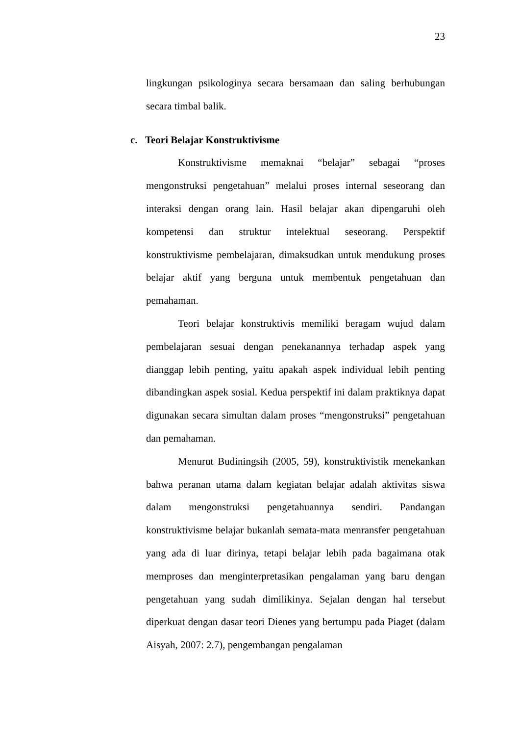23
lingkungan psikologinya secara bersamaan dan saling berhubungan secara timbal balik.
c. Teori Belajar Konstruktivisme
Konstruktivisme memaknai “belajar” sebagai “proses mengonstruksi pengetahuan” melalui proses internal seseorang dan interaksi dengan orang lain. Hasil belajar akan dipengaruhi oleh kompetensi dan struktur intelektual seseorang. Perspektif konstruktivisme pembelajaran, dimaksudkan untuk mendukung proses belajar aktif yang berguna untuk membentuk pengetahuan dan pemahaman.
Teori belajar konstruktivis memiliki beragam wujud dalam pembelajaran sesuai dengan penekanannya terhadap aspek yang dianggap lebih penting, yaitu apakah aspek individual lebih penting dibandingkan aspek sosial. Kedua perspektif ini dalam praktiknya dapat digunakan secara simultan dalam proses “mengonstruksi” pengetahuan dan pemahaman.
Menurut Budiningsih (2005, 59), konstruktivistik menekankan bahwa peranan utama dalam kegiatan belajar adalah aktivitas siswa dalam mengonstruksi pengetahuannya sendiri. Pandangan konstruktivisme belajar bukanlah semata-mata menransfer pengetahuan yang ada di luar dirinya, tetapi belajar lebih pada bagaimana otak memproses dan menginterpretasikan pengalaman yang baru dengan pengetahuan yang sudah dimilikinya. Sejalan dengan hal tersebut diperkuat dengan dasar teori Dienes yang bertumpu pada Piaget (dalam Aisyah, 2007: 2.7), pengembangan pengalaman